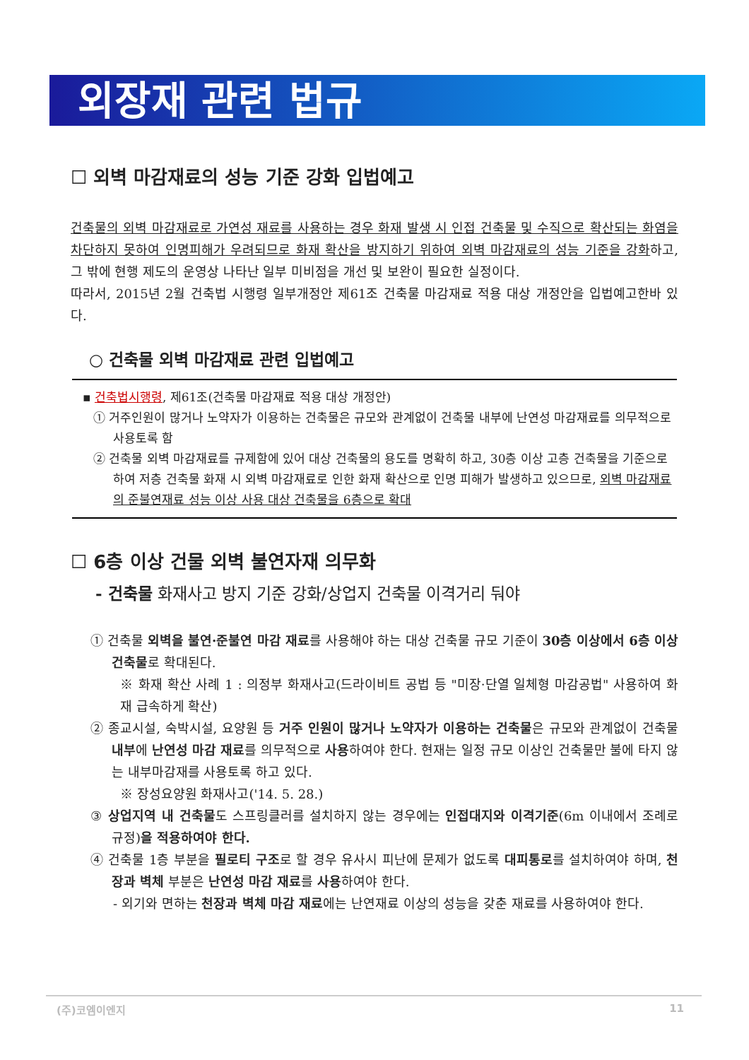외장재 관련 법규
☐ 외벽 마감재료의 성능 기준 강화 입법예고
건축물의 외벽 마감재료로 가연성 재료를 사용하는 경우 화재 발생 시 인접 건축물 및 수직으로 확산되는 화염을 차단하지 못하여 인명피해가 우려되므로 화재 확산을 방지하기 위하여 외벽 마감재료의 성능 기준을 강화하고, 그 밖에 현행 제도의 운영상 나타난 일부 미비점을 개선 및 보완이 필요한 실정이다.
따라서, 2015년 2월 건축법 시행령 일부개정안 제61조 건축물 마감재료 적용 대상 개정안을 입법예고한바 있다.
○ 건축물 외벽 마감재료 관련 입법예고
▪ 건축법시행령, 제61조(건축물 마감재료 적용 대상 개정안)
① 거주인원이 많거나 노약자가 이용하는 건축물은 규모와 관계없이 건축물 내부에 난연성 마감재료를 의무적으로 사용토록 함
② 건축물 외벽 마감재료를 규제함에 있어 대상 건축물의 용도를 명확히 하고, 30층 이상 고층 건축물을 기준으로 하여 저층 건축물 화재 시 외벽 마감재료로 인한 화재 확산으로 인명 피해가 발생하고 있으므로, 외벽 마감재료의 준불연재료 성능 이상 사용 대상 건축물을 6층으로 확대
☐ 6층 이상 건물 외벽 불연자재 의무화
- 건축물 화재사고 방지 기준 강화/상업지 건축물 이격거리 둬야
① 건축물 외벽을 불연·준불연 마감 재료를 사용해야 하는 대상 건축물 규모 기준이 30층 이상에서 6층 이상 건축물로 확대된다.
※ 화재 확산 사례 1 : 의정부 화재사고(드라이비트 공법 등 "미장·단열 일체형 마감공법" 사용하여 화재 급속하게 확산)
② 종교시설, 숙박시설, 요양원 등 거주 인원이 많거나 노약자가 이용하는 건축물은 규모와 관계없이 건축물 내부에 난연성 마감 재료를 의무적으로 사용하여야 한다. 현재는 일정 규모 이상인 건축물만 불에 타지 않는 내부마감재를 사용토록 하고 있다.
※ 장성요양원 화재사고('14. 5. 28.)
③ 상업지역 내 건축물도 스프링클러를 설치하지 않는 경우에는 인접대지와 이격기준(6m 이내에서 조례로 규정)을 적용하여야 한다.
④ 건축물 1층 부분을 필로티 구조로 할 경우 유사시 피난에 문제가 없도록 대피통로를 설치하여야 하며, 천장과 벽체 부분은 난연성 마감 재료를 사용하여야 한다.
- 외기와 면하는 천장과 벽체 마감 재료에는 난연재료 이상의 성능을 갖춘 재료를 사용하여야 한다.
(주)코엠이엔지 11